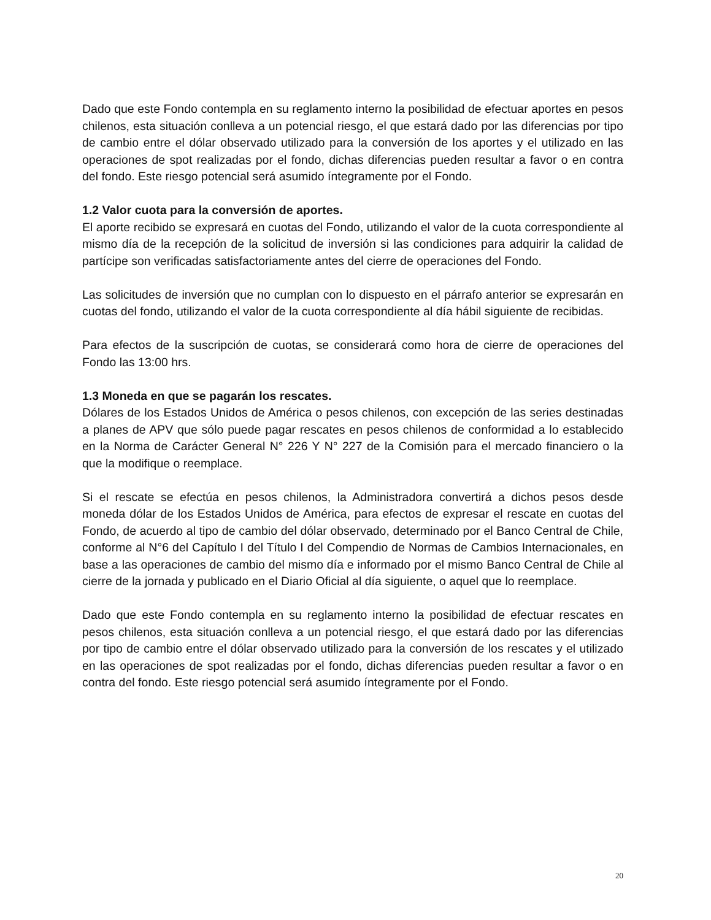Dado que este Fondo contempla en su reglamento interno la posibilidad de efectuar aportes en pesos chilenos, esta situación conlleva a un potencial riesgo, el que estará dado por las diferencias por tipo de cambio entre el dólar observado utilizado para la conversión de los aportes y el utilizado en las operaciones de spot realizadas por el fondo, dichas diferencias pueden resultar a favor o en contra del fondo. Este riesgo potencial será asumido íntegramente por el Fondo.
1.2 Valor cuota para la conversión de aportes.
El aporte recibido se expresará en cuotas del Fondo, utilizando el valor de la cuota correspondiente al mismo día de la recepción de la solicitud de inversión si las condiciones para adquirir la calidad de partícipe son verificadas satisfactoriamente antes del cierre de operaciones del Fondo.
Las solicitudes de inversión que no cumplan con lo dispuesto en el párrafo anterior se expresarán en cuotas del fondo, utilizando el valor de la cuota correspondiente al día hábil siguiente de recibidas.
Para efectos de la suscripción de cuotas, se considerará como hora de cierre de operaciones del Fondo las 13:00 hrs.
1.3 Moneda en que se pagarán los rescates.
Dólares de los Estados Unidos de América o pesos chilenos, con excepción de las series destinadas a planes de APV que sólo puede pagar rescates en pesos chilenos de conformidad a lo establecido en la Norma de Carácter General N° 226 Y N° 227 de la Comisión para el mercado financiero o la que la modifique o reemplace.
Si el rescate se efectúa en pesos chilenos, la Administradora convertirá a dichos pesos desde moneda dólar de los Estados Unidos de América, para efectos de expresar el rescate en cuotas del Fondo, de acuerdo al tipo de cambio del dólar observado, determinado por el Banco Central de Chile, conforme al N°6 del Capítulo I del Título I del Compendio de Normas de Cambios Internacionales, en base a las operaciones de cambio del mismo día e informado por el mismo Banco Central de Chile al cierre de la jornada y publicado en el Diario Oficial al día siguiente, o aquel que lo reemplace.
Dado que este Fondo contempla en su reglamento interno la posibilidad de efectuar rescates en pesos chilenos, esta situación conlleva a un potencial riesgo, el que estará dado por las diferencias por tipo de cambio entre el dólar observado utilizado para la conversión de los rescates y el utilizado en las operaciones de spot realizadas por el fondo, dichas diferencias pueden resultar a favor o en contra del fondo. Este riesgo potencial será asumido íntegramente por el Fondo.
20